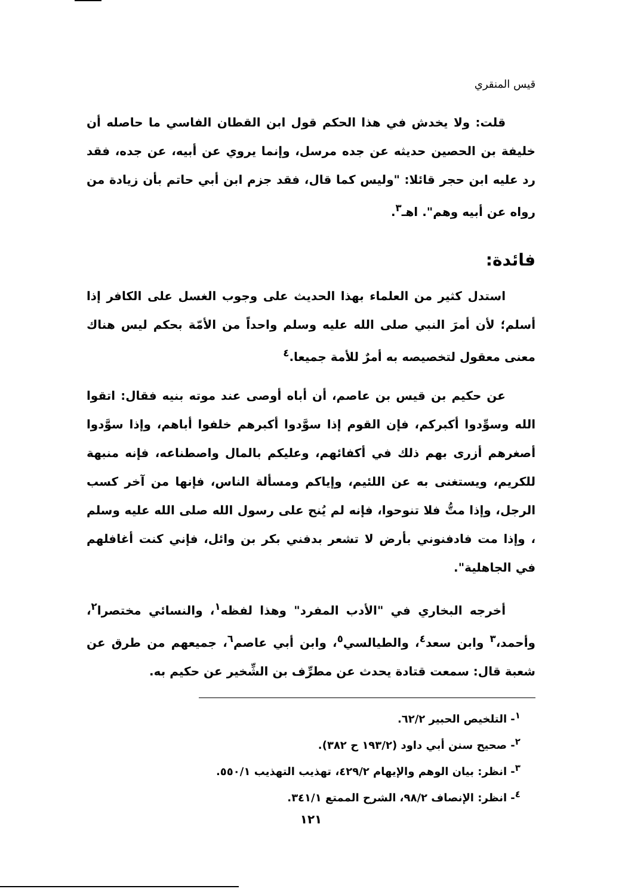قيس المنقري
قلت: ولا يخدش في هذا الحكم قول ابن القطان الفاسي ما حاصله أن خليفة بن الحصين حديثه عن جده مرسل، وإنما يروي عن أبيه، عن جده، فقد رد عليه ابن حجر قائلا: "وليس كما قال، فقد جزم ابن أبي حاتم بأن زيادة من رواه عن أبيه وهم". اهـ<sup>٣</sup>.
فائدة:
استدل كثير من العلماء بهذا الحديث على وجوب الغسل على الكافر إذا أسلم؛ لأن أمرَ النبي صلى الله عليه وسلم واحداً من الأمّة بحكم ليس هناك معنى معقول لتخصيصه به أمرٌ للأمة جميعا.<sup>٤</sup>
عن حكيم بن قيس بن عاصم، أن أباه أوصى عند موته بنيه فقال: اتقوا الله وسوِّدوا أكبركم، فإن القوم إذا سوَّدوا أكبرهم خلفوا أباهم، وإذا سوَّدوا أصغرهم أزرى بهم ذلك في أكفائهم، وعليكم بالمال واصطناعه، فإنه منبهة للكريم، ويستغنى به عن اللئيم، وإياكم ومسألة الناس، فإنها من آخر كسب الرجل، وإذا متُّ فلا تنوحوا، فإنه لم يُنح على رسول الله صلى الله عليه وسلم ، وإذا مت فادفنوني بأرض لا تشعر بدفني بكر بن وائل، فإني كنت أغافلهم في الجاهلية".
أخرجه البخاري في "الأدب المفرد" وهذا لفظه<sup>١</sup>، والنسائي مختصرا<sup>٢</sup>، وأحمد،<sup>٣</sup> وابن سعد<sup>٤</sup>، والطيالسي<sup>٥</sup>، وابن أبي عاصم<sup>٦</sup>، جميعهم من طرق عن شعبة قال: سمعت قتادة يحدث عن مطرِّف بن الشِّخير عن حكيم به.
<sup>١</sup>- التلخيص الحبير ٦٢/٢.
<sup>٢</sup>- صحيح سنن أبي داود (١٩٣/٢ ح ٣٨٢).
<sup>٣</sup>- انظر: بيان الوهم والإيهام ٤٢٩/٢، تهذيب التهذيب ٥٥٠/١.
<sup>٤</sup>- انظر: الإنصاف ٩٨/٢، الشرح الممتع ٣٤١/١.
١٢١